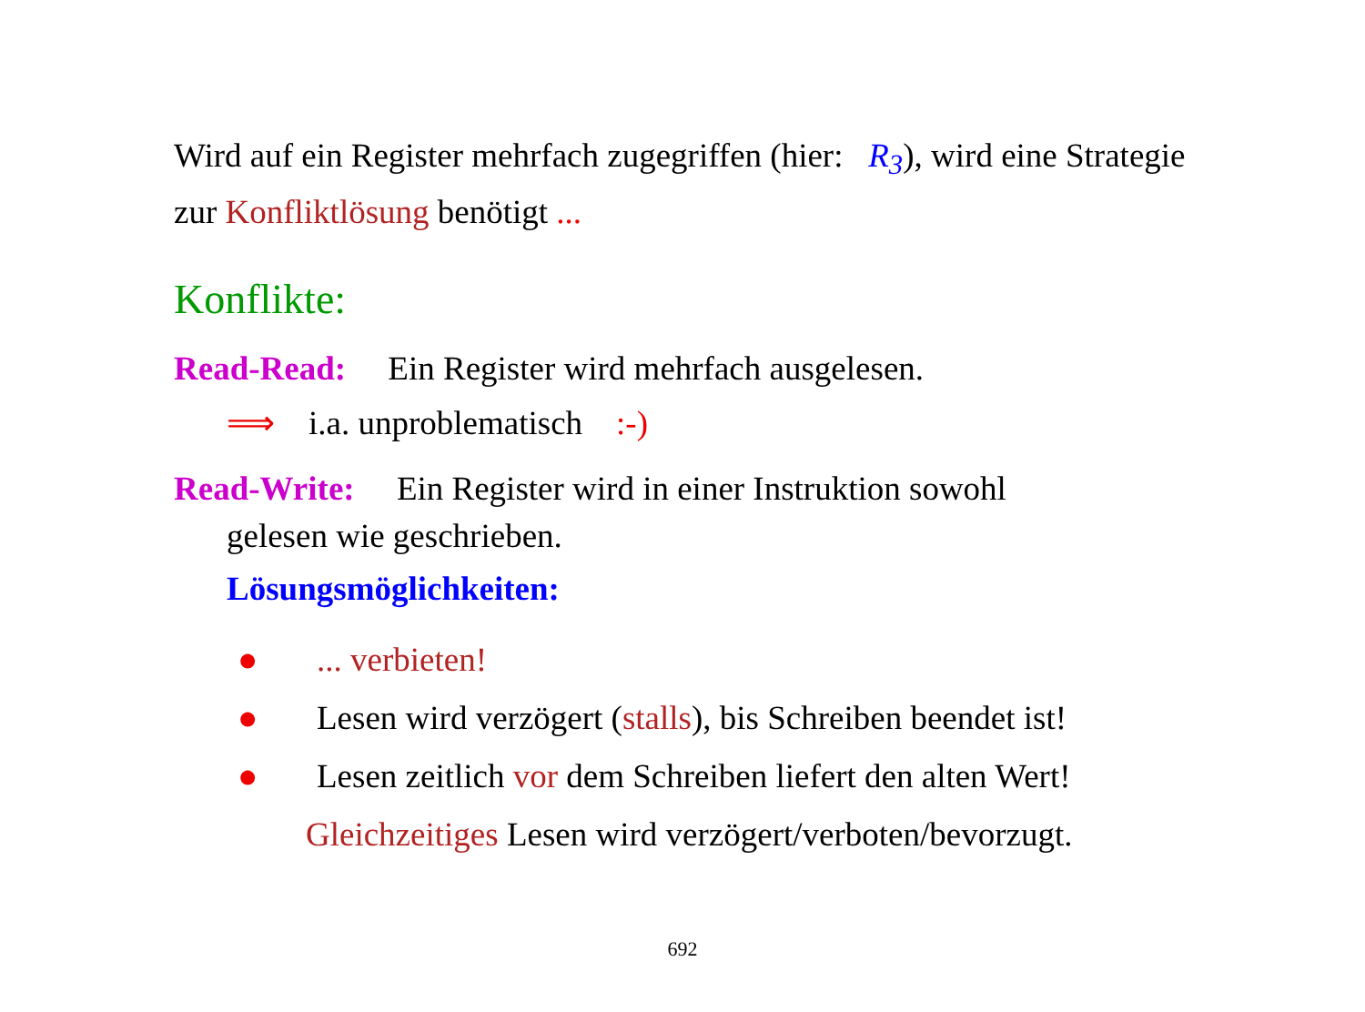Wird auf ein Register mehrfach zugegriffen (hier: R<sub>3</sub>), wird eine Strategie zur Konfliktlösung benötigt ...
Konflikte:
Read-Read: Ein Register wird mehrfach ausgelesen.
⟹ i.a. unproblematisch :-)
Read-Write: Ein Register wird in einer Instruktion sowohl
gelesen wie geschrieben.
Lösungsmöglichkeiten:
●... verbieten!
● Lesen wird verzögert (stalls), bis Schreiben beendet ist!
● Lesen zeitlich vor dem Schreiben liefert den alten Wert!
Gleichzeitiges Lesen wird verzögert/verboten/bevorzugt.
692